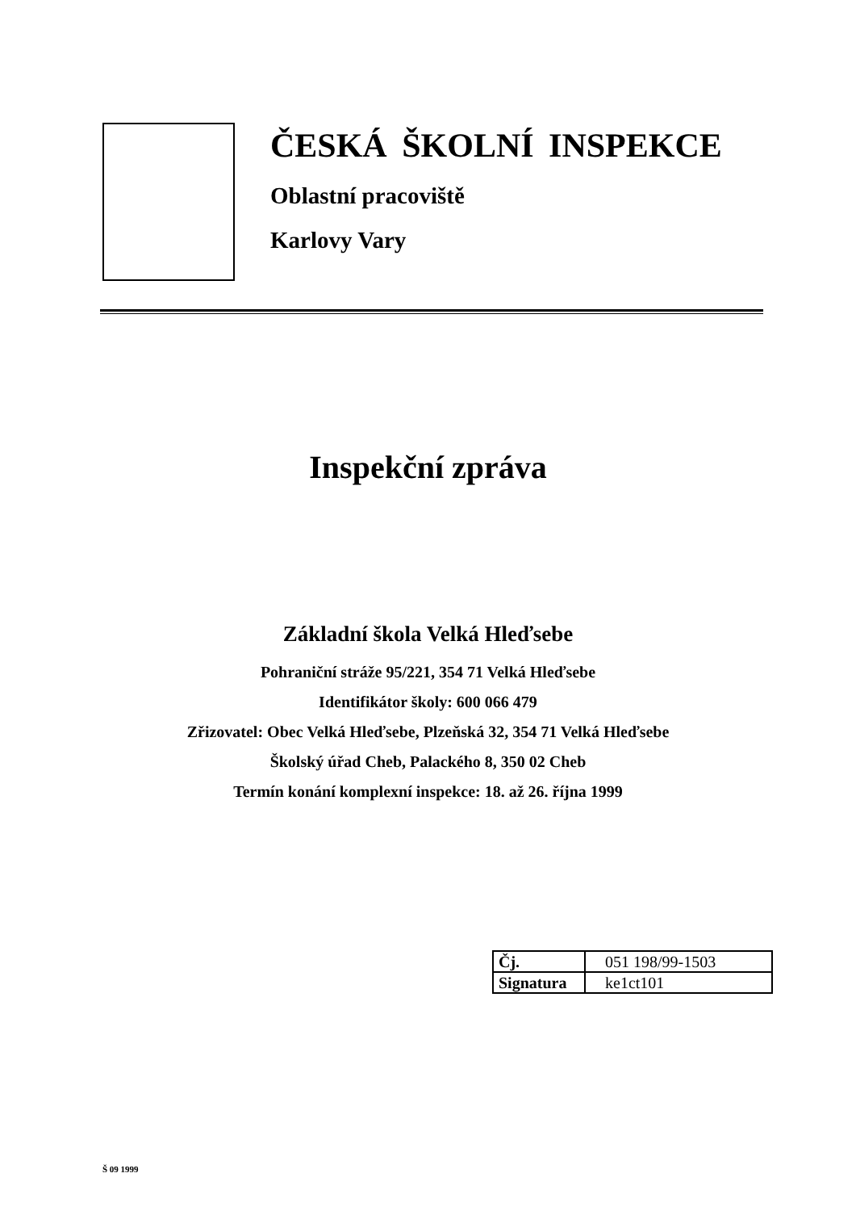ČESKÁ ŠKOLNÍ INSPEKCE
Oblastní pracoviště
Karlovy Vary
Inspekční zpráva
Základní škola Velká Hleďsebe
Pohraniční stráže 95/221, 354 71 Velká Hleďsebe
Identifikátor školy: 600 066 479
Zřizovatel: Obec Velká Hleďsebe, Plzeňská 32, 354 71 Velká Hleďsebe
Školský úřad Cheb, Palackého 8, 350 02 Cheb
Termín konání komplexní inspekce: 18. až 26. října 1999
| Čj. | 051 198/99-1503 |
| Signatura | ke1ct101 |
Š 09 1999